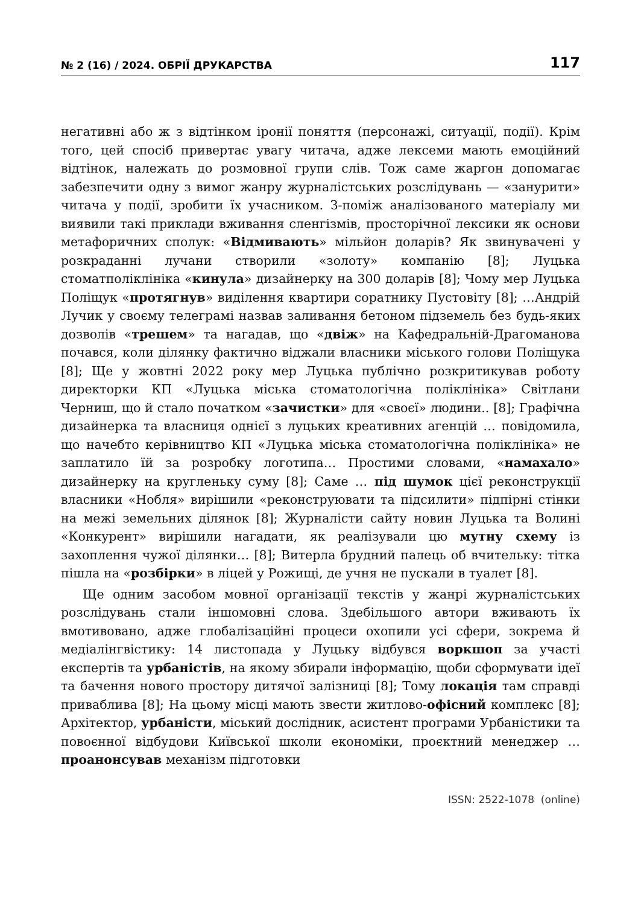№ 2 (16) / 2024. ОБРІЇ ДРУКАРСТВА 117
негативні або ж з відтінком іронії поняття (персонажі, ситуації, події). Крім того, цей спосіб привертає увагу читача, адже лексеми мають емоційний відтінок, належать до розмовної групи слів. Тож саме жаргон допомагає забезпечити одну з вимог жанру журналістських розслідувань — «занурити» читача у події, зробити їх учасником. З-поміж аналізованого матеріалу ми виявили такі приклади вживання сленгізмів, просторічної лексики як основи метафоричних сполук: «Відмивають» мільйон доларів? Як звинувачені у розкраданні лучани створили «золоту» компанію [8]; Луцька стоматполіклініка «кинула» дизайнерку на 300 доларів [8]; Чому мер Луцька Поліщук «протягнув» виділення квартири соратнику Пустовіту [8]; …Андрій Лучик у своєму телеграмі назвав заливання бетоном підземель без будь-яких дозволів «трешем» та нагадав, що «двіж» на Кафедральній-Драгоманова почався, коли ділянку фактично віджали власники міського голови Поліщука [8]; Ще у жовтні 2022 року мер Луцька публічно розкритикував роботу директорки КП «Луцька міська стоматологічна поліклініка» Світлани Черниш, що й стало початком «зачистки» для «своєї» людини.. [8]; Графічна дизайнерка та власниця однієї з луцьких креативних агенцій … повідомила, що начебто керівництво КП «Луцька міська стоматологічна поліклініка» не заплатило їй за розробку логотипа… Простими словами, «намахало» дизайнерку на кругленьку суму [8]; Саме … під шумок цієї реконструкції власники «Нобля» вирішили «реконструювати та підсилити» підпірні стінки на межі земельних ділянок [8]; Журналісти сайту новин Луцька та Волині «Конкурент» вирішили нагадати, як реалізували цю мутну схему із захоплення чужої ділянки… [8]; Витерла брудний палець об вчительку: тітка пішла на «розбірки» в ліцей у Рожищі, де учня не пускали в туалет [8].
Ще одним засобом мовної організації текстів у жанрі журналістських розслідувань стали іншомовні слова. Здебільшого автори вживають їх вмотивовано, адже глобалізаційні процеси охопили усі сфери, зокрема й медіалінгвістику: 14 листопада у Луцьку відбувся воркшоп за участі експертів та урбаністів, на якому збирали інформацію, щоби сформувати ідеї та бачення нового простору дитячої залізниці [8]; Тому локація там справді приваблива [8]; На цьому місці мають звести житлово-офісний комплекс [8]; Архітектор, урбаністи, міський дослідник, асистент програми Урбаністики та повоєнної відбудови Київської школи економіки, проєктний менеджер … проанонсував механізм підготовки
ISSN: 2522-1078 (online)